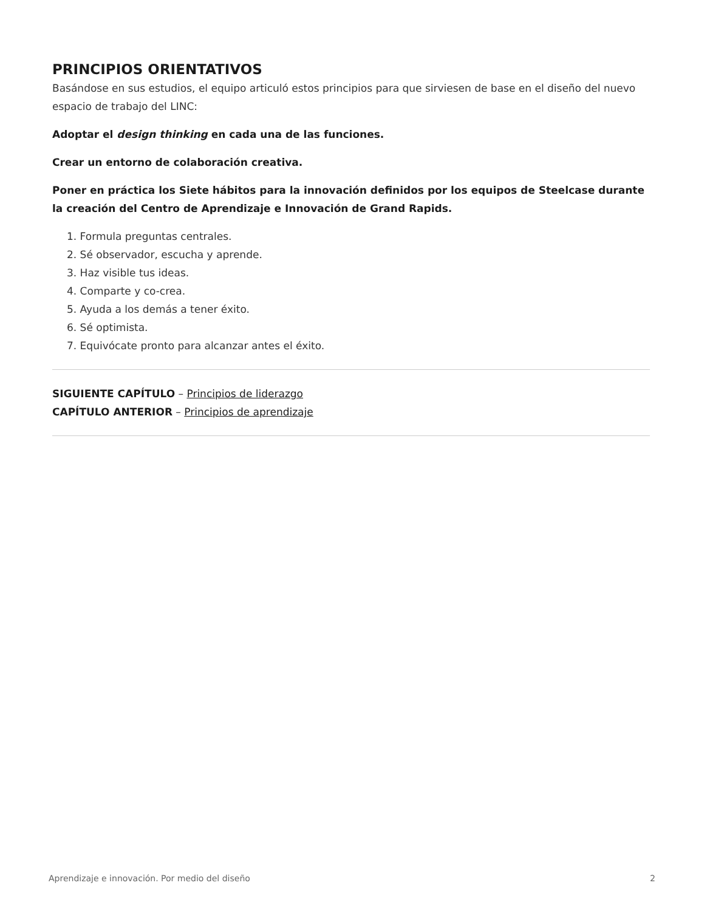PRINCIPIOS ORIENTATIVOS
Basándose en sus estudios, el equipo articuló estos principios para que sirviesen de base en el diseño del nuevo espacio de trabajo del LINC:
Adoptar el design thinking en cada una de las funciones.
Crear un entorno de colaboración creativa.
Poner en práctica los Siete hábitos para la innovación definidos por los equipos de Steelcase durante la creación del Centro de Aprendizaje e Innovación de Grand Rapids.
1. Formula preguntas centrales.
2. Sé observador, escucha y aprende.
3. Haz visible tus ideas.
4. Comparte y co-crea.
5. Ayuda a los demás a tener éxito.
6. Sé optimista.
7. Equivócate pronto para alcanzar antes el éxito.
SIGUIENTE CAPÍTULO – Principios de liderazgo
CAPÍTULO ANTERIOR – Principios de aprendizaje
Aprendizaje e innovación. Por medio del diseño 2